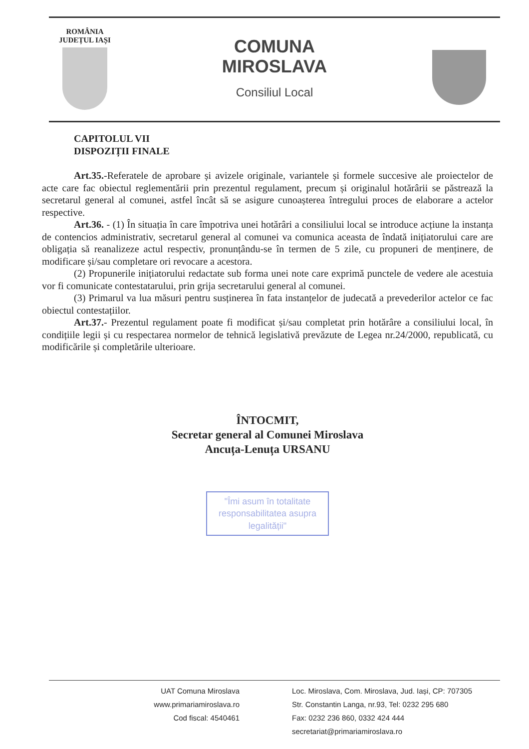ROMÂNIA
JUDEȚUL IAȘI
COMUNA
MIROSLAVA
Consiliul Local
CAPITOLUL VII
DISPOZIȚII FINALE
Art.35.-Referatele de aprobare și avizele originale, variantele și formele succesive ale proiectelor de acte care fac obiectul reglementării prin prezentul regulament, precum și originalul hotărârii se păstrează la secretarul general al comunei, astfel încât să se asigure cunoașterea întregului proces de elaborare a actelor respective.
Art.36. - (1) În situația în care împotriva unei hotărâri a consiliului local se introduce acțiune la instanța de contencios administrativ, secretarul general al comunei va comunica aceasta de îndată inițiatorului care are obligația să reanalizeze actul respectiv, pronunțându-se în termen de 5 zile, cu propuneri de menținere, de modificare și/sau completare ori revocare a acestora.
(2) Propunerile inițiatorului redactate sub forma unei note care exprimă punctele de vedere ale acestuia vor fi comunicate contestatarului, prin grija secretarului general al comunei.
(3) Primarul va lua măsuri pentru susținerea în fata instanțelor de judecată a prevederilor actelor ce fac obiectul contestațiilor.
Art.37.- Prezentul regulament poate fi modificat și/sau completat prin hotărâre a consiliului local, în condițiile legii și cu respectarea normelor de tehnică legislativă prevăzute de Legea nr.24/2000, republicată, cu modificările și completările ulterioare.
ÎNTOCMIT,
Secretar general al Comunei Miroslava
Ancuța-Lenuța URSANU
"Îmi asum în totalitate responsabilitatea asupra legalității"
UAT Comuna Miroslava
www.primariamiroslava.ro
Cod fiscal: 4540461
Loc. Miroslava, Com. Miroslava, Jud. Iași, CP: 707305
Str. Constantin Langa, nr.93, Tel: 0232 295 680
Fax: 0232 236 860, 0332 424 444
secretariat@primariamiroslava.ro